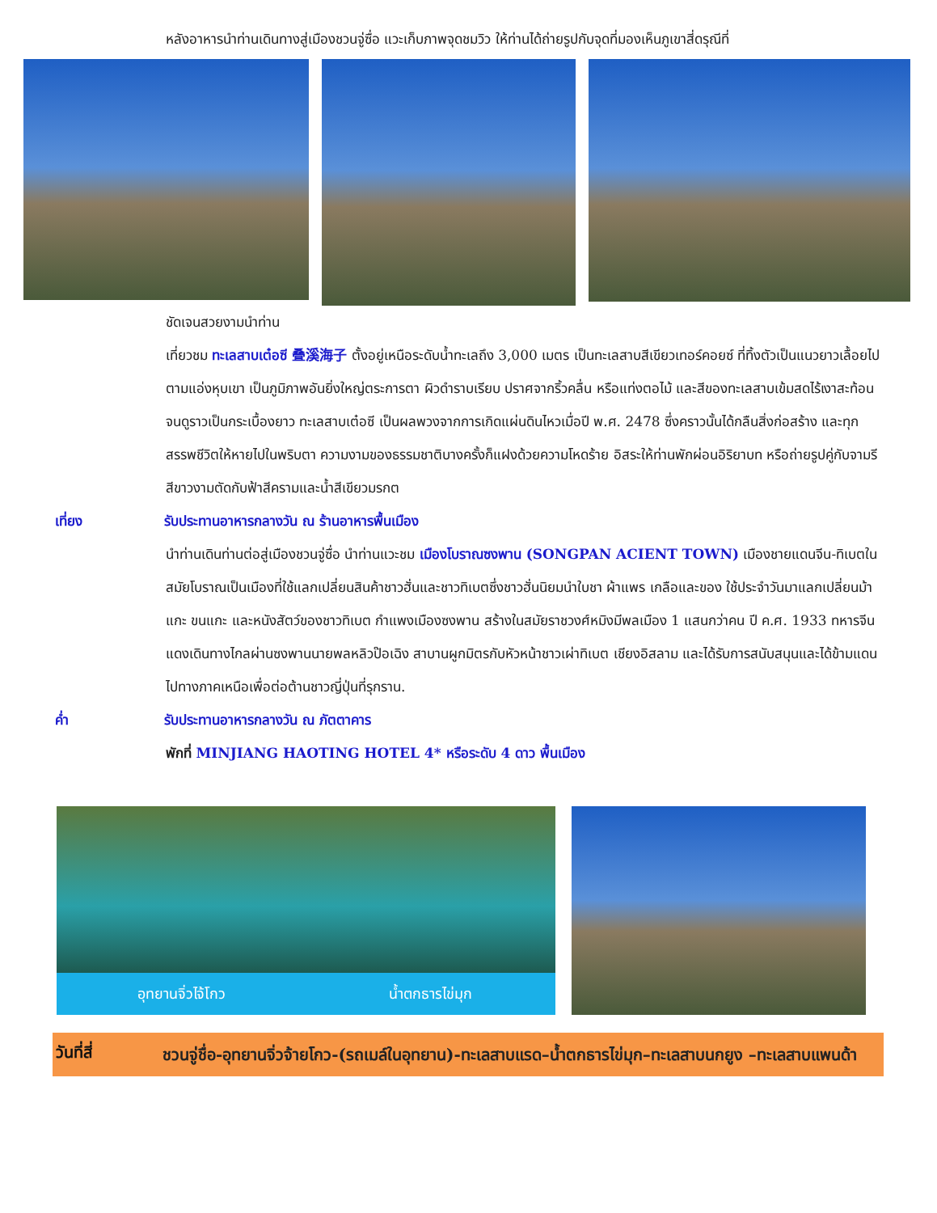หลังอาหารนำท่านเดินทางสู่เมืองชวนจู่ซื่อ แวะเก็บภาพจุดชมวิว ให้ท่านได้ถ่ายรูปกับจุดที่มองเห็นภูเขาสี่ดรุณีที่
ชัดเจนสวยงามนำท่าน
เที่ยวชม ทะเลสาบเต๋อซี 叠溪海子 ตั้งอยู่เหนือระดับน้ำทะเลถึง 3,000 เมตร เป็นทะเลสาบสีเขียวเทอร์คอยซ์ ที่ทิ้งตัวเป็นแนวยาวเลื้อยไปตามแอ่งหุบเขา เป็นภูมิภาพอันยิ่งใหญ่ตระการตา ผิวดำราบเรียบ ปราศจากริ้วคลื่น หรือแท่งตอไม้ และสีของทะเลสาบเข้มสดไร้เงาสะท้อนจนดูราวเป็นกระเบื้องยาว ทะเลสาบเต๋อซี เป็นผลพวงจากการเกิดแผ่นดินไหวเมื่อปี พ.ศ. 2478 ซึ่งคราวนั้นได้กลืนสิ่งก่อสร้าง และทุกสรรพชีวิตให้หายไปในพริบตา ความงามของธรรมชาติบางครั้งก็แฝงด้วยความโหดร้าย อิสระให้ท่านพักผ่อนอิริยาบท หรือถ่ายรูปคู่กับจามรีสีขาวงามตัดกับฟ้าสีครามและน้ำสีเขียวมรกต
เที่ยง รับประทานอาหารกลางวัน ณ ร้านอาหารพื้นเมือง
นำท่านเดินท่านต่อสู่เมืองชวนจู่ซื่อ นำท่านแวะชม เมืองโบราณซงพาน (SONGPAN ACIENT TOWN) เมืองชายแดนจีน-ทิเบตใน สมัยโบราณเป็นเมืองที่ใช้แลกเปลี่ยนสินค้าชาวฮั่นและชาวทิเบตซึ่งชาวฮั่นนิยมนำใบชา ผ้าแพร เกลือและของ ใช้ประจำวันมาแลกเปลี่ยนม้าแกะ ขนแกะ และหนังสัตว์ของชาวทิเบต กำแพงเมืองซงพาน สร้างในสมัยราชวงศ์หมิงมีพลเมือง 1 แสนกว่าคน ปี ค.ศ. 1933 ทหารจีนแดงเดินทางไกลผ่านซงพานนายพลหลิวป๊อเฉิง สาบานผูกมิตรกับหัวหน้าชาวเผ่าทิเบต เชียงอิสลาม และได้รับการสนับสนุนและได้ข้ามแดนไปทางภาคเหนือเพื่อต่อต้านชาวญี่ปุ่นที่รุกราน.
ค่ำ รับประทานอาหารกลางวัน ณ ภัตตาคาร
พักที่ MINJIANG HAOTING HOTEL 4* หรือระดับ 4 ดาว พื้นเมือง
อุทยานจิ่วไจ้โกว น้ำตกธารไข่มุก
วันที่สี่
ชวนจู่ชื่อ-อุทยานจิ่วจ้ายโกว-(รถเมล์ในอุทยาน)-ทะเลสาบแรด–น้ำตกธารไข่มุก–ทะเลสาบนกยูง –ทะเลสาบแพนด้า